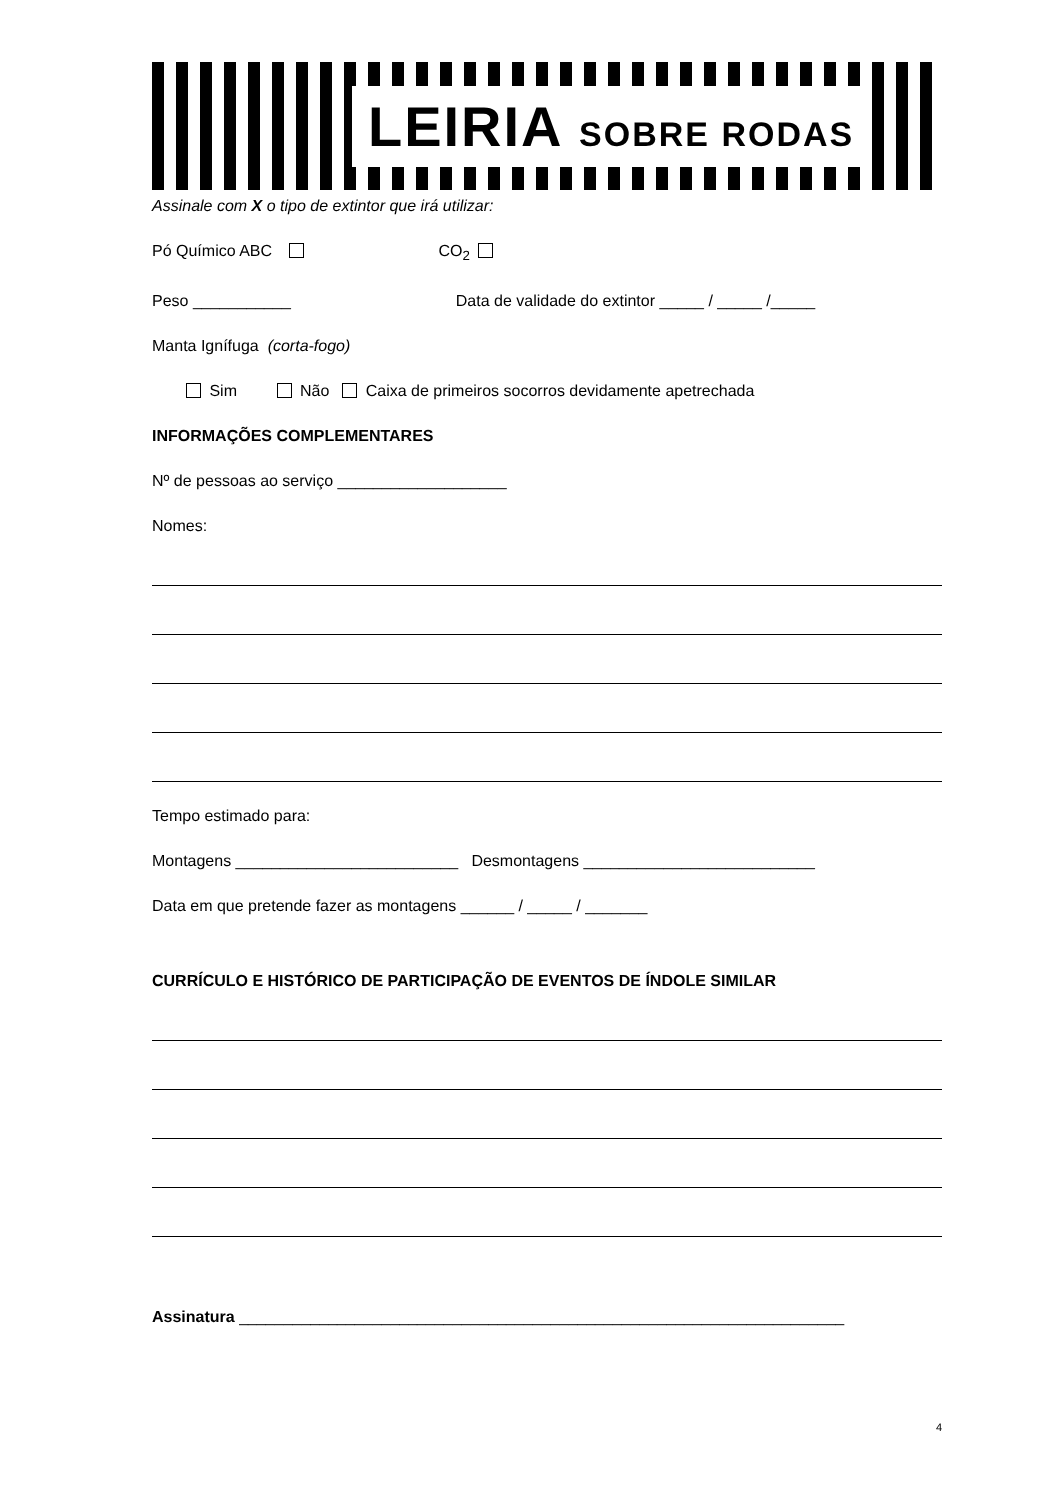LEIRIA SOBRE RODAS
Assinale com X o tipo de extintor que irá utilizar:
Pó Químico ABC CO<sub>2</sub>
Peso ___________ Data de validade do extintor _____ / _____ /_____
Manta Ignífuga (corta-fogo)
Sim Não Caixa de primeiros socorros devidamente apetrechada
INFORMAÇÕES COMPLEMENTARES
Nº de pessoas ao serviço ___________________
Nomes:
Tempo estimado para:
Montagens _________________________ Desmontagens __________________________
Data em que pretende fazer as montagens ______ / _____ / _______
CURRÍCULO E HISTÓRICO DE PARTICIPAÇÃO DE EVENTOS DE ÍNDOLE SIMILAR
Assinatura ____________________________________________________________________
4